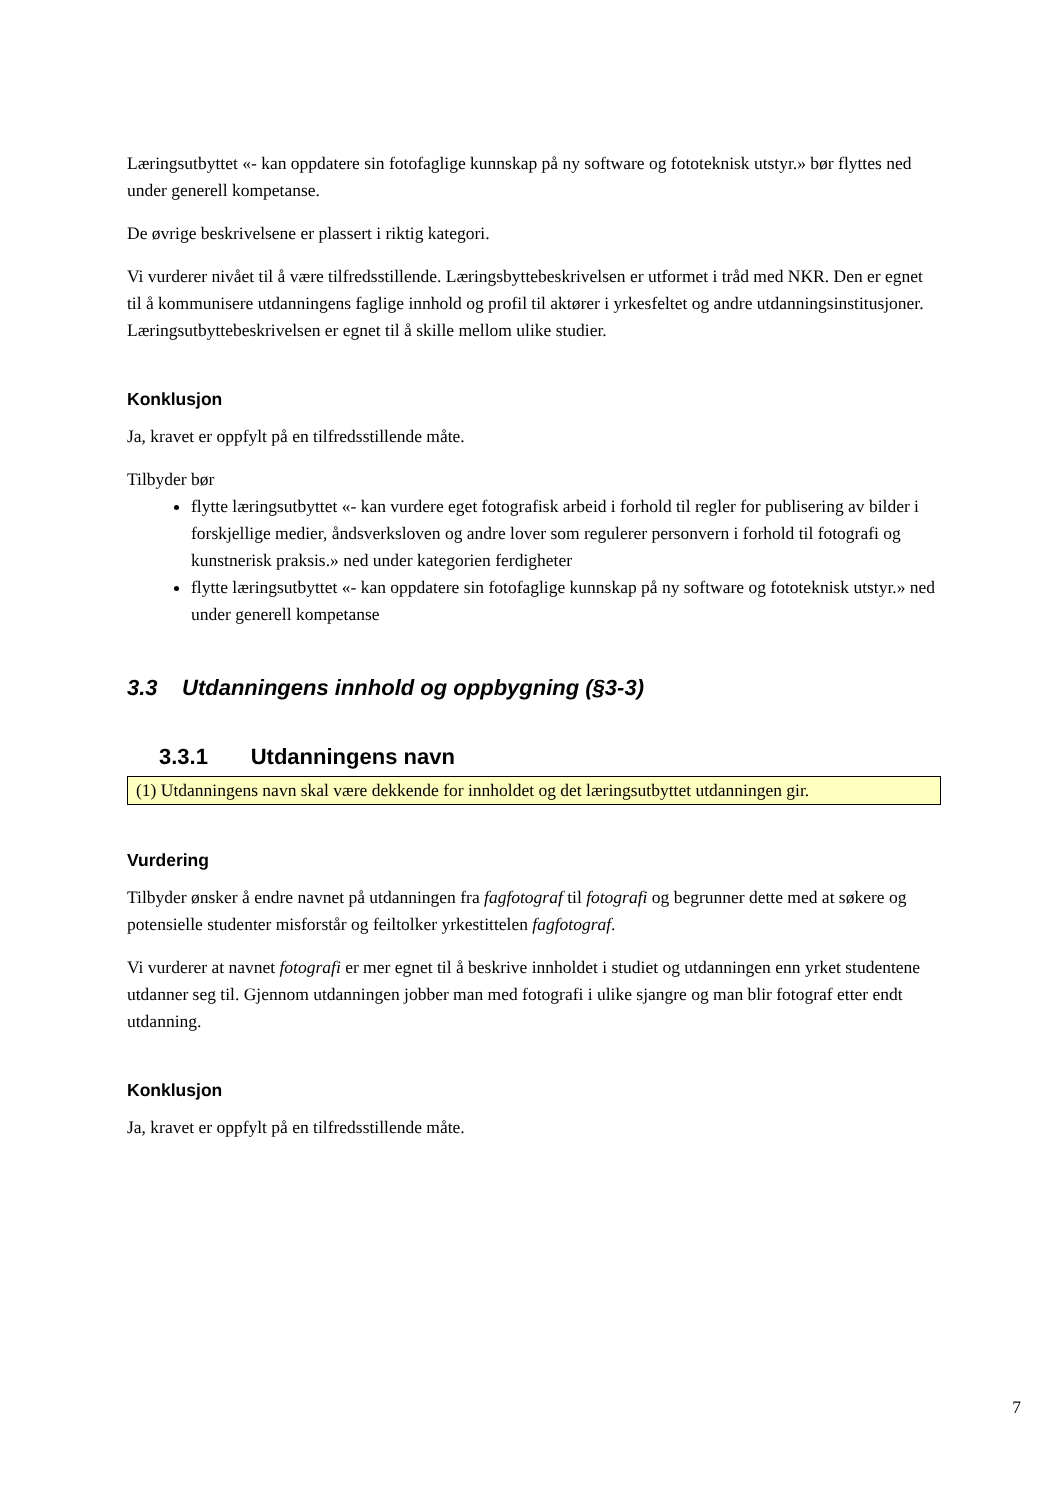Læringsutbyttet «- kan oppdatere sin fotofaglige kunnskap på ny software og fototeknisk utstyr.» bør flyttes ned under generell kompetanse.
De øvrige beskrivelsene er plassert i riktig kategori.
Vi vurderer nivået til å være tilfredsstillende. Læringsbyttebeskrivelsen er utformet i tråd med NKR. Den er egnet til å kommunisere utdanningens faglige innhold og profil til aktører i yrkesfeltet og andre utdanningsinstitusjoner. Læringsutbyttebeskrivelsen er egnet til å skille mellom ulike studier.
Konklusjon
Ja, kravet er oppfylt på en tilfredsstillende måte.
Tilbyder bør
flytte læringsutbyttet «- kan vurdere eget fotografisk arbeid i forhold til regler for publisering av bilder i forskjellige medier, åndsverksloven og andre lover som regulerer personvern i forhold til fotografi og kunstnerisk praksis.» ned under kategorien ferdigheter
flytte læringsutbyttet «- kan oppdatere sin fotofaglige kunnskap på ny software og fototeknisk utstyr.» ned under generell kompetanse
3.3 Utdanningens innhold og oppbygning (§3-3)
3.3.1 Utdanningens navn
(1) Utdanningens navn skal være dekkende for innholdet og det læringsutbyttet utdanningen gir.
Vurdering
Tilbyder ønsker å endre navnet på utdanningen fra fagfotograf til fotografi og begrunner dette med at søkere og potensielle studenter misforstår og feiltolker yrkestittelen fagfotograf.
Vi vurderer at navnet fotografi er mer egnet til å beskrive innholdet i studiet og utdanningen enn yrket studentene utdanner seg til. Gjennom utdanningen jobber man med fotografi i ulike sjangre og man blir fotograf etter endt utdanning.
Konklusjon
Ja, kravet er oppfylt på en tilfredsstillende måte.
7